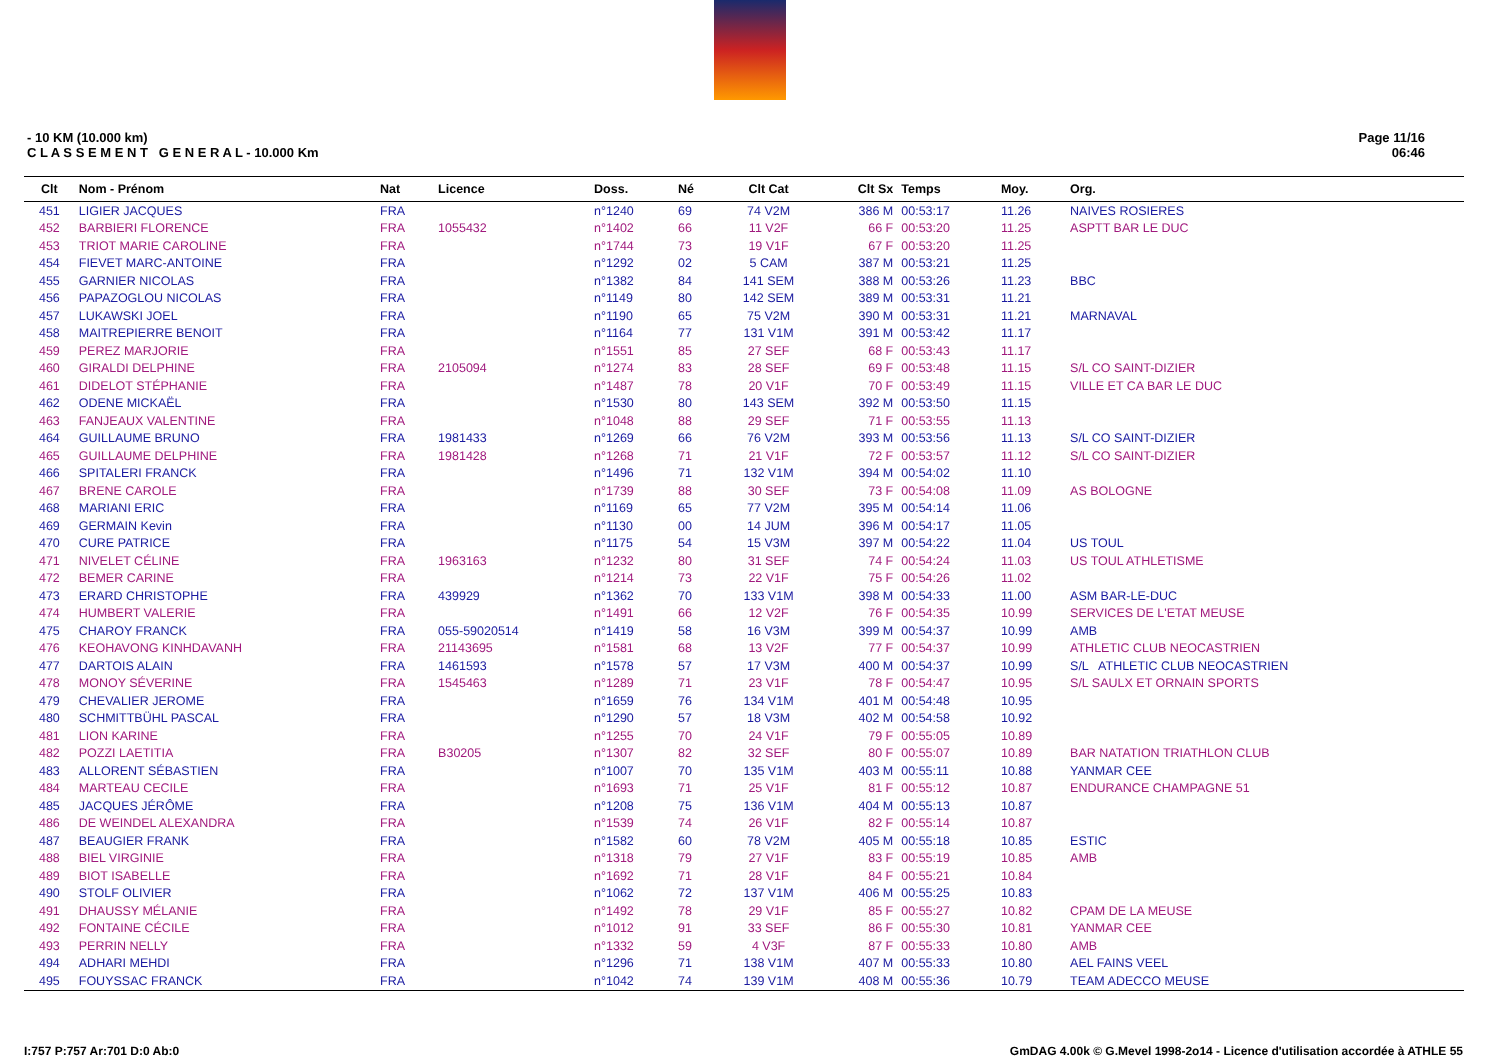- 10 KM (10.000 km)
C L A S S E M E N T G E N E R A L - 10.000 Km
Page 11/16
06:46
| Clt | Nom - Prénom | Nat | Licence | Doss. | Né | Clt Cat | Clt Sx | Temps | Moy. | Org. |
| --- | --- | --- | --- | --- | --- | --- | --- | --- | --- | --- |
| 451 | LIGIER JACQUES | FRA | | n°1240 | 69 | 74 V2M | 386 M | 00:53:17 | 11.26 | NAIVES ROSIERES |
| 452 | BARBIERI FLORENCE | FRA | 1055432 | n°1402 | 66 | 11 V2F | 66 F | 00:53:20 | 11.25 | ASPTT BAR LE DUC |
| 453 | TRIOT MARIE CAROLINE | FRA | | n°1744 | 73 | 19 V1F | 67 F | 00:53:20 | 11.25 | |
| 454 | FIEVET MARC-ANTOINE | FRA | | n°1292 | 02 | 5 CAM | 387 M | 00:53:21 | 11.25 | |
| 455 | GARNIER NICOLAS | FRA | | n°1382 | 84 | 141 SEM | 388 M | 00:53:26 | 11.23 | BBC |
| 456 | PAPAZOGLOU NICOLAS | FRA | | n°1149 | 80 | 142 SEM | 389 M | 00:53:31 | 11.21 | |
| 457 | LUKAWSKI JOEL | FRA | | n°1190 | 65 | 75 V2M | 390 M | 00:53:31 | 11.21 | MARNAVAL |
| 458 | MAITREPIERRE BENOIT | FRA | | n°1164 | 77 | 131 V1M | 391 M | 00:53:42 | 11.17 | |
| 459 | PEREZ MARJORIE | FRA | | n°1551 | 85 | 27 SEF | 68 F | 00:53:43 | 11.17 | |
| 460 | GIRALDI DELPHINE | FRA | 2105094 | n°1274 | 83 | 28 SEF | 69 F | 00:53:48 | 11.15 | S/L CO SAINT-DIZIER |
| 461 | DIDELOT STÉPHANIE | FRA | | n°1487 | 78 | 20 V1F | 70 F | 00:53:49 | 11.15 | VILLE ET CA BAR LE DUC |
| 462 | ODENE MICKAËL | FRA | | n°1530 | 80 | 143 SEM | 392 M | 00:53:50 | 11.15 | |
| 463 | FANJEAUX VALENTINE | FRA | | n°1048 | 88 | 29 SEF | 71 F | 00:53:55 | 11.13 | |
| 464 | GUILLAUME BRUNO | FRA | 1981433 | n°1269 | 66 | 76 V2M | 393 M | 00:53:56 | 11.13 | S/L CO SAINT-DIZIER |
| 465 | GUILLAUME DELPHINE | FRA | 1981428 | n°1268 | 71 | 21 V1F | 72 F | 00:53:57 | 11.12 | S/L CO SAINT-DIZIER |
| 466 | SPITALERI FRANCK | FRA | | n°1496 | 71 | 132 V1M | 394 M | 00:54:02 | 11.10 | |
| 467 | BRENE CAROLE | FRA | | n°1739 | 88 | 30 SEF | 73 F | 00:54:08 | 11.09 | AS BOLOGNE |
| 468 | MARIANI ERIC | FRA | | n°1169 | 65 | 77 V2M | 395 M | 00:54:14 | 11.06 | |
| 469 | GERMAIN Kevin | FRA | | n°1130 | 00 | 14 JUM | 396 M | 00:54:17 | 11.05 | |
| 470 | CURE PATRICE | FRA | | n°1175 | 54 | 15 V3M | 397 M | 00:54:22 | 11.04 | US TOUL |
| 471 | NIVELET CÉLINE | FRA | 1963163 | n°1232 | 80 | 31 SEF | 74 F | 00:54:24 | 11.03 | US TOUL ATHLETISME |
| 472 | BEMER CARINE | FRA | | n°1214 | 73 | 22 V1F | 75 F | 00:54:26 | 11.02 | |
| 473 | ERARD CHRISTOPHE | FRA | 439929 | n°1362 | 70 | 133 V1M | 398 M | 00:54:33 | 11.00 | ASM BAR-LE-DUC |
| 474 | HUMBERT VALERIE | FRA | | n°1491 | 66 | 12 V2F | 76 F | 00:54:35 | 10.99 | SERVICES DE L'ETAT MEUSE |
| 475 | CHAROY FRANCK | FRA | 055-59020514 | n°1419 | 58 | 16 V3M | 399 M | 00:54:37 | 10.99 | AMB |
| 476 | KEOHAVONG KINHDAVANH | FRA | 21143695 | n°1581 | 68 | 13 V2F | 77 F | 00:54:37 | 10.99 | ATHLETIC CLUB NEOCASTRIEN |
| 477 | DARTOIS ALAIN | FRA | 1461593 | n°1578 | 57 | 17 V3M | 400 M | 00:54:37 | 10.99 | S/L ATHLETIC CLUB NEOCASTRIEN |
| 478 | MONOY SÉVERINE | FRA | 1545463 | n°1289 | 71 | 23 V1F | 78 F | 00:54:47 | 10.95 | S/L SAULX ET ORNAIN SPORTS |
| 479 | CHEVALIER JEROME | FRA | | n°1659 | 76 | 134 V1M | 401 M | 00:54:48 | 10.95 | |
| 480 | SCHMITTBÜHL PASCAL | FRA | | n°1290 | 57 | 18 V3M | 402 M | 00:54:58 | 10.92 | |
| 481 | LION KARINE | FRA | | n°1255 | 70 | 24 V1F | 79 F | 00:55:05 | 10.89 | |
| 482 | POZZI LAETITIA | FRA | B30205 | n°1307 | 82 | 32 SEF | 80 F | 00:55:07 | 10.89 | BAR NATATION TRIATHLON CLUB |
| 483 | ALLORENT SÉBASTIEN | FRA | | n°1007 | 70 | 135 V1M | 403 M | 00:55:11 | 10.88 | YANMAR CEE |
| 484 | MARTEAU CECILE | FRA | | n°1693 | 71 | 25 V1F | 81 F | 00:55:12 | 10.87 | ENDURANCE CHAMPAGNE 51 |
| 485 | JACQUES JÉRÔME | FRA | | n°1208 | 75 | 136 V1M | 404 M | 00:55:13 | 10.87 | |
| 486 | DE WEINDEL ALEXANDRA | FRA | | n°1539 | 74 | 26 V1F | 82 F | 00:55:14 | 10.87 | |
| 487 | BEAUGIER FRANK | FRA | | n°1582 | 60 | 78 V2M | 405 M | 00:55:18 | 10.85 | ESTIC |
| 488 | BIEL VIRGINIE | FRA | | n°1318 | 79 | 27 V1F | 83 F | 00:55:19 | 10.85 | AMB |
| 489 | BIOT ISABELLE | FRA | | n°1692 | 71 | 28 V1F | 84 F | 00:55:21 | 10.84 | |
| 490 | STOLF OLIVIER | FRA | | n°1062 | 72 | 137 V1M | 406 M | 00:55:25 | 10.83 | |
| 491 | DHAUSSY MÉLANIE | FRA | | n°1492 | 78 | 29 V1F | 85 F | 00:55:27 | 10.82 | CPAM DE LA MEUSE |
| 492 | FONTAINE CÉCILE | FRA | | n°1012 | 91 | 33 SEF | 86 F | 00:55:30 | 10.81 | YANMAR CEE |
| 493 | PERRIN NELLY | FRA | | n°1332 | 59 | 4 V3F | 87 F | 00:55:33 | 10.80 | AMB |
| 494 | ADHARI MEHDI | FRA | | n°1296 | 71 | 138 V1M | 407 M | 00:55:33 | 10.80 | AEL FAINS VEEL |
| 495 | FOUYSSAC FRANCK | FRA | | n°1042 | 74 | 139 V1M | 408 M | 00:55:36 | 10.79 | TEAM ADECCO MEUSE |
I:757 P:757 Ar:701 D:0 Ab:0 GmDAG 4.00k © G.Mevel 1998-2o14 - Licence d'utilisation accordée à ATHLE 55